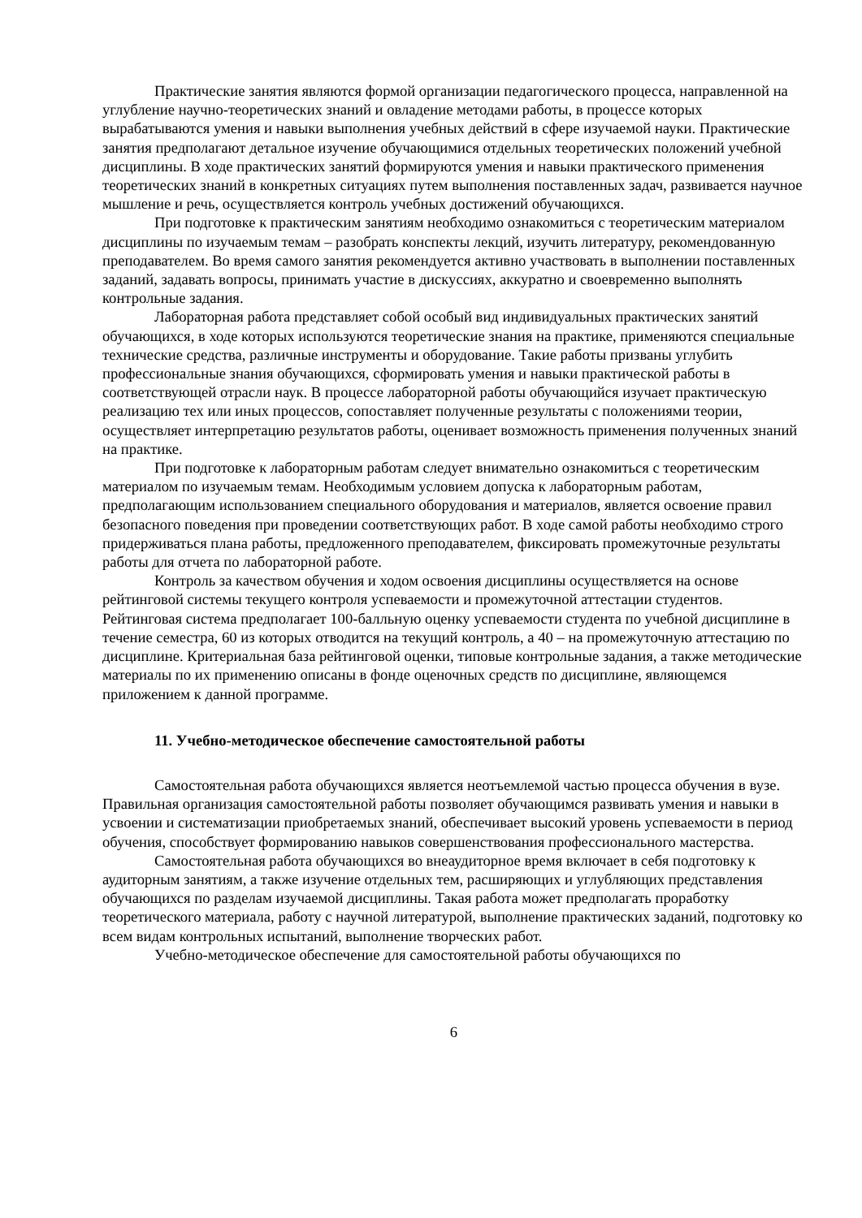Практические занятия являются формой организации педагогического процесса, направленной на углубление научно-теоретических знаний и овладение методами работы, в процессе которых вырабатываются умения и навыки выполнения учебных действий в сфере изучаемой науки. Практические занятия предполагают детальное изучение обучающимися отдельных теоретических положений учебной дисциплины. В ходе практических занятий формируются умения и навыки практического применения теоретических знаний в конкретных ситуациях путем выполнения поставленных задач, развивается научное мышление и речь, осуществляется контроль учебных достижений обучающихся.
При подготовке к практическим занятиям необходимо ознакомиться с теоретическим материалом дисциплины по изучаемым темам – разобрать конспекты лекций, изучить литературу, рекомендованную преподавателем. Во время самого занятия рекомендуется активно участвовать в выполнении поставленных заданий, задавать вопросы, принимать участие в дискуссиях, аккуратно и своевременно выполнять контрольные задания.
Лабораторная работа представляет собой особый вид индивидуальных практических занятий обучающихся, в ходе которых используются теоретические знания на практике, применяются специальные технические средства, различные инструменты и оборудование. Такие работы призваны углубить профессиональные знания обучающихся, сформировать умения и навыки практической работы в соответствующей отрасли наук. В процессе лабораторной работы обучающийся изучает практическую реализацию тех или иных процессов, сопоставляет полученные результаты с положениями теории, осуществляет интерпретацию результатов работы, оценивает возможность применения полученных знаний на практике.
При подготовке к лабораторным работам следует внимательно ознакомиться с теоретическим материалом по изучаемым темам. Необходимым условием допуска к лабораторным работам, предполагающим использованием специального оборудования и материалов, является освоение правил безопасного поведения при проведении соответствующих работ. В ходе самой работы необходимо строго придерживаться плана работы, предложенного преподавателем, фиксировать промежуточные результаты работы для отчета по лабораторной работе.
Контроль за качеством обучения и ходом освоения дисциплины осуществляется на основе рейтинговой системы текущего контроля успеваемости и промежуточной аттестации студентов. Рейтинговая система предполагает 100-балльную оценку успеваемости студента по учебной дисциплине в течение семестра, 60 из которых отводится на текущий контроль, а 40 – на промежуточную аттестацию по дисциплине. Критериальная база рейтинговой оценки, типовые контрольные задания, а также методические материалы по их применению описаны в фонде оценочных средств по дисциплине, являющемся приложением к данной программе.
11. Учебно-методическое обеспечение самостоятельной работы
Самостоятельная работа обучающихся является неотъемлемой частью процесса обучения в вузе. Правильная организация самостоятельной работы позволяет обучающимся развивать умения и навыки в усвоении и систематизации приобретаемых знаний, обеспечивает высокий уровень успеваемости в период обучения, способствует формированию навыков совершенствования профессионального мастерства.
Самостоятельная работа обучающихся во внеаудиторное время включает в себя подготовку к аудиторным занятиям, а также изучение отдельных тем, расширяющих и углубляющих представления обучающихся по разделам изучаемой дисциплины. Такая работа может предполагать проработку теоретического материала, работу с научной литературой, выполнение практических заданий, подготовку ко всем видам контрольных испытаний, выполнение творческих работ.
Учебно-методическое обеспечение для самостоятельной работы обучающихся по
6